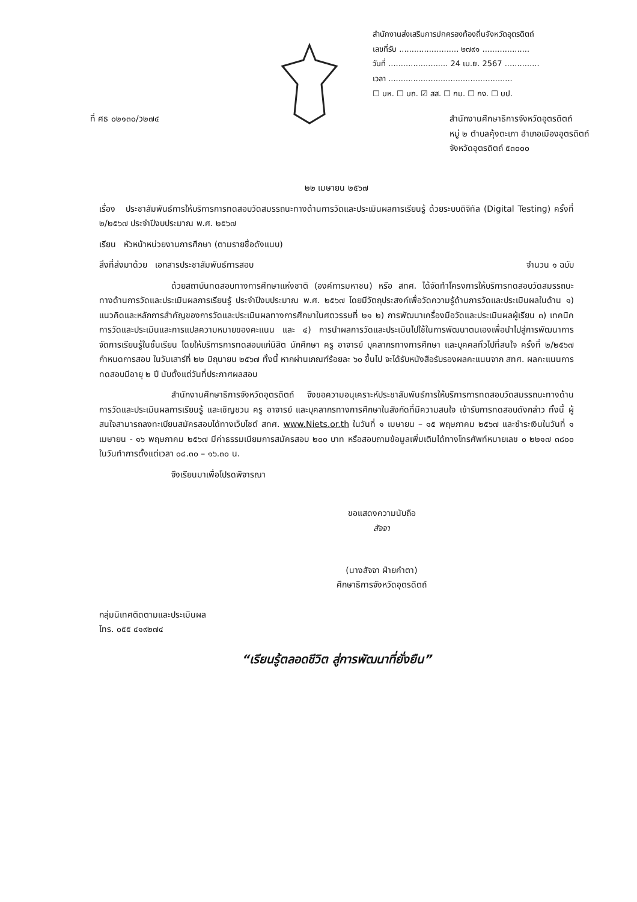สำนักงานส่งเสริมการปกครองท้องถิ่นจังหวัดอุตรดิตถ์
เลขที่รับ ........................ ๒๗๙๑ ...................
วันที่ ........................ 24 เม.ย. 2567 ..............
เวลา ..................................................
☐ บห. ☐ บถ. ☑ สส. ☐ กม. ☐ กง. ☐ บป.
ที่ ศธ ๐๒๑๓๐/ว๒๗๔ สำนักงานศึกษาธิการจังหวัดอุตรดิตถ์
หมู่ ๒ ตำบลคุ้งตะเภา อำเภอเมืองอุตรดิตถ์
จังหวัดอุตรดิตถ์ ๕๓๐๐๐
๒๒ เมษายน ๒๕๖๗
เรื่อง ประชาสัมพันธ์การให้บริการการทดสอบวัดสมรรถนะทางด้านการวัดและประเมินผลการเรียนรู้ ด้วยระบบดิจิทัล (Digital Testing) ครั้งที่ ๒/๒๕๖๗ ประจำปีงบประมาณ พ.ศ. ๒๕๖๗
เรียน หัวหน้าหน่วยงานการศึกษา (ตามรายชื่อดังแนบ)
สิ่งที่ส่งมาด้วย เอกสารประชาสัมพันธ์การสอบ จำนวน ๑ ฉบับ
ด้วยสถาบันทดสอบทางการศึกษาแห่งชาติ (องค์การมหาชน) หรือ สทศ. ได้จัดทำโครงการให้บริการทดสอบวัดสมรรถนะทางด้านการวัดและประเมินผลการเรียนรู้ ประจำปีงบประมาณ พ.ศ. ๒๕๖๗ โดยมีวัตถุประสงค์เพื่อวัดความรู้ด้านการวัดและประเมินผลในด้าน ๑) แนวคิดและหลักการสำคัญของการวัดและประเมินผลทางการศึกษาในศตวรรษที่ ๒๑ ๒) การพัฒนาเครื่องมือวัดและประเมินผลผู้เรียน ๓) เทคนิคการวัดและประเมินและการแปลความหมายของคะแนน และ ๔) การนำผลการวัดและประเมินไปใช้ในการพัฒนาตนเองเพื่อนำไปสู่การพัฒนาการจัดการเรียนรู้ในชั้นเรียน โดยให้บริการการทดสอบแก่นิสิต นักศึกษา ครู อาจารย์ บุคลากรทางการศึกษา และบุคคลทั่วไปที่สนใจ ครั้งที่ ๒/๒๕๖๗ กำหนดการสอบ ในวันเสาร์ที่ ๒๒ มิถุนายน ๒๕๖๗ ทั้งนี้ หากผ่านเกณฑ์ร้อยละ ๖๐ ขึ้นไป จะได้รับหนังสือรับรองผลคะแนนจาก สทศ. ผลคะแนนการทดสอบมีอายุ ๒ ปี นับตั้งแต่วันที่ประกาศผลสอบ
สำนักงานศึกษาธิการจังหวัดอุตรดิตถ์ จึงขอความอนุเคราะห์ประชาสัมพันธ์การให้บริการการทดสอบวัดสมรรถนะทางด้านการวัดและประเมินผลการเรียนรู้ และเชิญชวน ครู อาจารย์ และบุคลากรทางการศึกษาในสังกัดที่มีความสนใจ เข้ารับการทดสอบดังกล่าว ทั้งนี้ ผู้สนใจสามารถลงทะเบียนสมัครสอบได้ทางเว็บไซต์ สทศ. www.Niets.or.th ในวันที่ ๑ เมษายน – ๑๕ พฤษภาคม ๒๕๖๗ และชำระเงินในวันที่ ๑ เมษายน - ๑๖ พฤษภาคม ๒๕๖๗ มีค่าธรรมเนียมการสมัครสอบ ๒๐๐ บาท หรือสอบถามข้อมูลเพิ่มเติมได้ทางโทรศัพท์หมายเลข ๐ ๒๒๑๗ ๓๘๐๐ ในวันทำการตั้งแต่เวลา ๐๘.๓๐ – ๑๖.๓๐ น.
จึงเรียนมาเพื่อโปรดพิจารณา
ขอแสดงความนับถือ
สัจจา
(นางสัจจา ฝ่ายคำตา)
ศึกษาธิการจังหวัดอุตรดิตถ์
กลุ่มนิเทศติดตามและประเมินผล
โทร. ๐๕๕ ๔๑๙๒๗๔
“เรียนรู้ตลอดชีวิต สู่การพัฒนาที่ยั่งยืน”